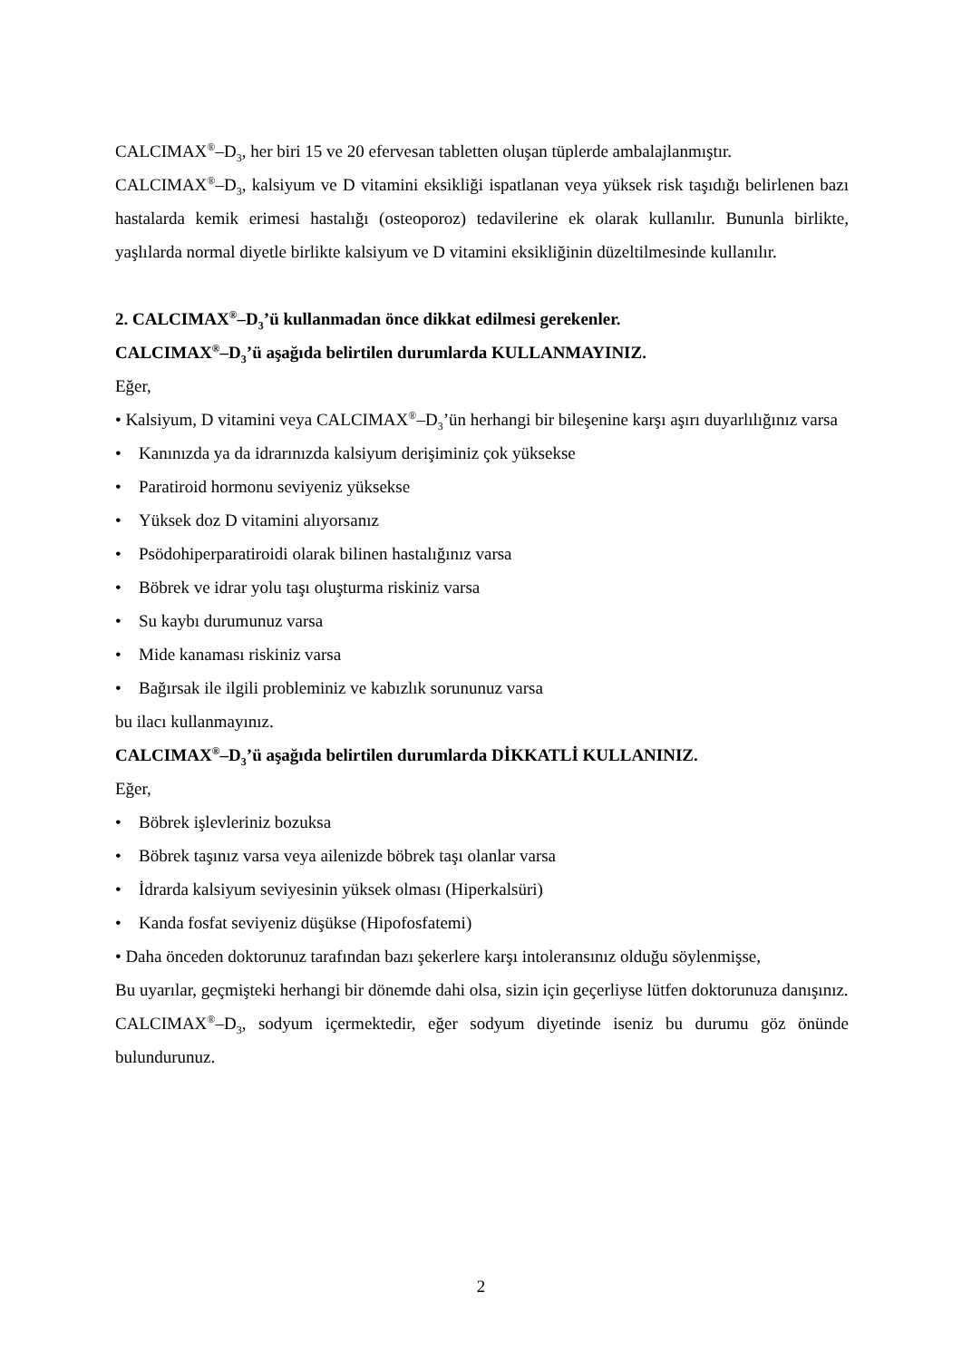CALCIMAX<sup>®</sup>–D<sub>3</sub>, her biri 15 ve 20 efervesan tabletten oluşan tüplerde ambalajlanmıştır.
CALCIMAX<sup>®</sup>–D<sub>3</sub>, kalsiyum ve D vitamini eksikliği ispatlanan veya yüksek risk taşıdığı belirlenen bazı hastalarda kemik erimesi hastalığı (osteoporoz) tedavilerine ek olarak kullanılır. Bununla birlikte, yaşlılarda normal diyetle birlikte kalsiyum ve D vitamini eksikliğinin düzeltilmesinde kullanılır.
2. CALCIMAX<sup>®</sup>–D<sub>3</sub>’ü kullanmadan önce dikkat edilmesi gerekenler.
CALCIMAX<sup>®</sup>–D<sub>3</sub>’ü aşağıda belirtilen durumlarda KULLANMAYINIZ.
Eğer,
• Kalsiyum, D vitamini veya CALCIMAX<sup>®</sup>–D<sub>3</sub>’ün herhangi bir bileşenine karşı aşırı duyarlılığınız varsa
• Kanınızda ya da idrarınızda kalsiyum derişiminiz çok yüksekse
• Paratiroid hormonu seviyeniz yüksekse
• Yüksek doz D vitamini alıyorsanız
• Psödohiperparatiroidi olarak bilinen hastalığınız varsa
• Böbrek ve idrar yolu taşı oluşturma riskiniz varsa
• Su kaybı durumunuz varsa
• Mide kanaması riskiniz varsa
• Bağırsak ile ilgili probleminiz ve kabızlık sorununuz varsa
bu ilacı kullanmayınız.
CALCIMAX<sup>®</sup>–D<sub>3</sub>’ü aşağıda belirtilen durumlarda DİKKATLİ KULLANINIZ.
Eğer,
• Böbrek işlevleriniz bozuksa
• Böbrek taşınız varsa veya ailenizde böbrek taşı olanlar varsa
• İdrarda kalsiyum seviyesinin yüksek olması (Hiperkalsüri)
• Kanda fosfat seviyeniz düşükse (Hipofosfatemi)
• Daha önceden doktorunuz tarafından bazı şekerlere karşı intoleransınız olduğu söylenmişse,
Bu uyarılar, geçmişteki herhangi bir dönemde dahi olsa, sizin için geçerliyse lütfen doktorunuza danışınız.
CALCIMAX<sup>®</sup>–D<sub>3</sub>, sodyum içermektedir, eğer sodyum diyetinde iseniz bu durumu göz önünde bulundurunuz.
2